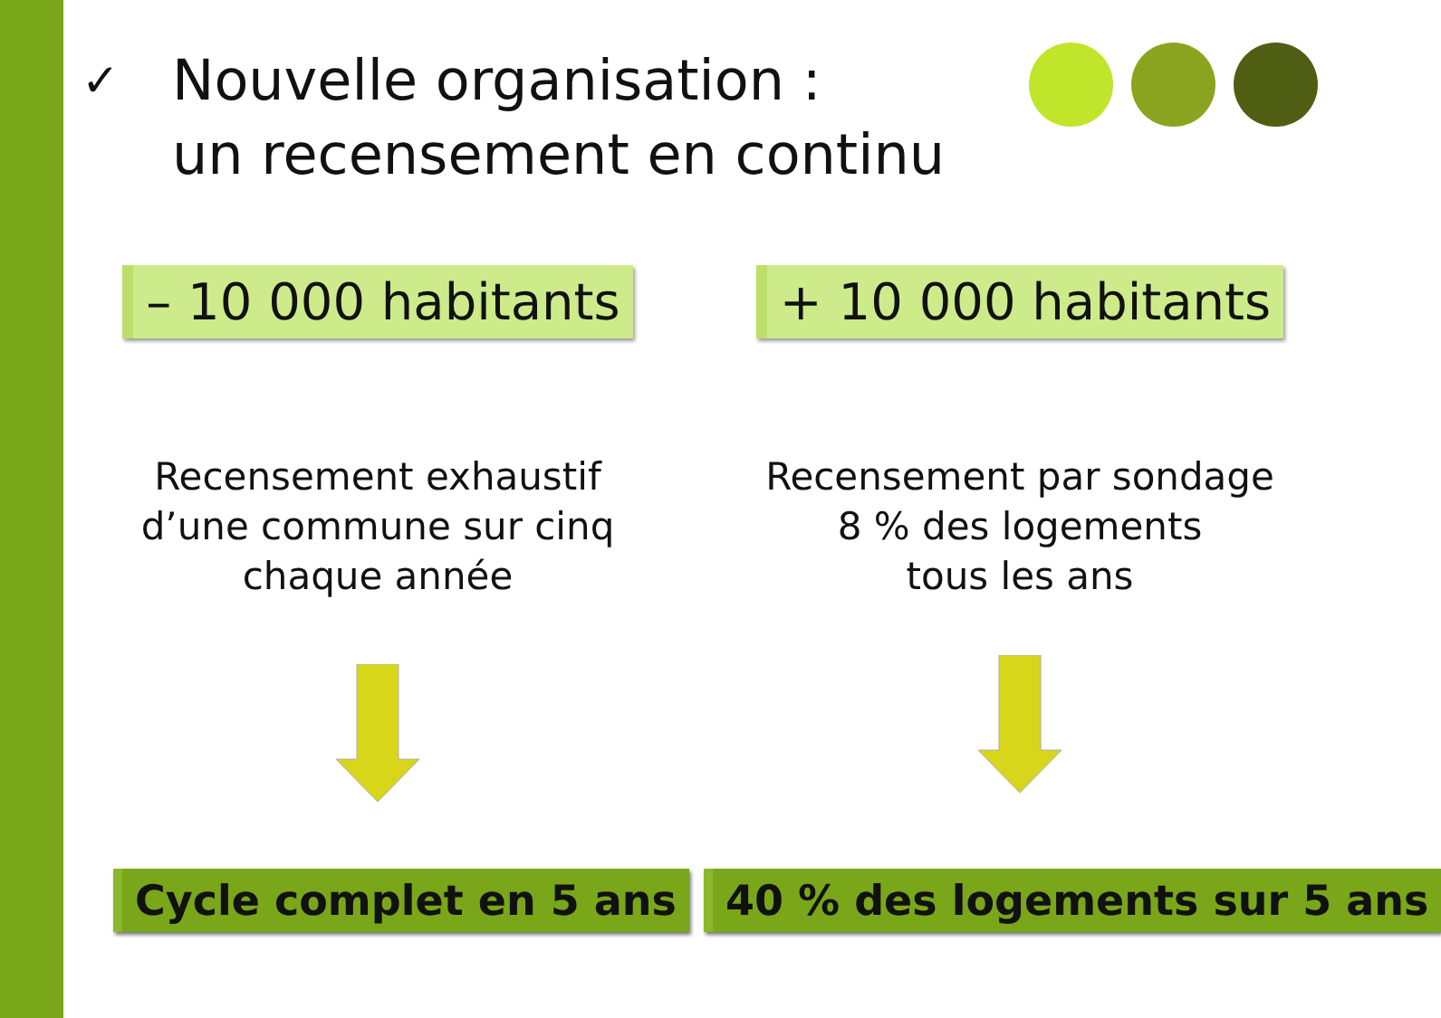✓
Nouvelle organisation :
un recensement en continu
– 10 000 habitants
Recensement exhaustif
d’une commune sur cinq
chaque année
+ 10 000 habitants
Recensement par sondage
8 % des logements
tous les ans
Cycle complet en 5 ans 40 % des logements sur 5 ans